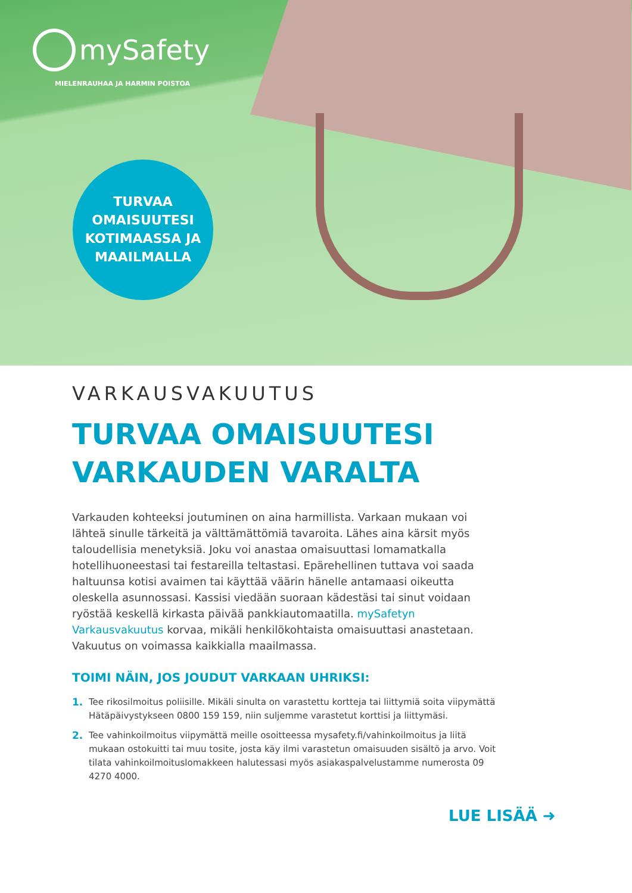mySafety
MIELENRAUHAA JA HARMIN POISTOA
TURVAA
OMAISUUTESI
KOTIMAASSA JA
MAAILMALLA
VARKAUSVAKUUTUS
TURVAA OMAISUUTESI
VARKAUDEN VARALTA
Varkauden kohteeksi joutuminen on aina harmillista. Varkaan mukaan voi lähteä sinulle tärkeitä ja välttämättömiä tavaroita. Lähes aina kärsit myös taloudellisia menetyksiä. Joku voi anastaa omaisuuttasi lomamatkalla hotellihuoneestasi tai festareilla teltastasi. Epärehellinen tuttava voi saada haltuunsa kotisi avaimen tai käyttää väärin hänelle antamaasi oikeutta oleskella asunnossasi. Kassisi viedään suoraan kädestäsi tai sinut voidaan ryöstää keskellä kirkasta päivää pankkiautomaatilla. mySafetyn Varkausvakuutus korvaa, mikäli henkilökohtaista omaisuuttasi anastetaan. Vakuutus on voimassa kaikkialla maailmassa.
TOIMI NÄIN, JOS JOUDUT VARKAAN UHRIKSI:
1. Tee rikosilmoitus poliisille. Mikäli sinulta on varastettu kortteja tai liittymiä soita viipymättä Hätäpäivystykseen 0800 159 159, niin suljemme varastetut korttisi ja liittymäsi.
2. Tee vahinkoilmoitus viipymättä meille osoitteessa mysafety.fi/vahinkoilmoitus ja liitä mukaan ostokuitti tai muu tosite, josta käy ilmi varastetun omaisuuden sisältö ja arvo. Voit tilata vahinkoilmoituslomakkeen halutessasi myös asiakaspalvelustamme numerosta 09 4270 4000.
LUE LISÄÄ ➜